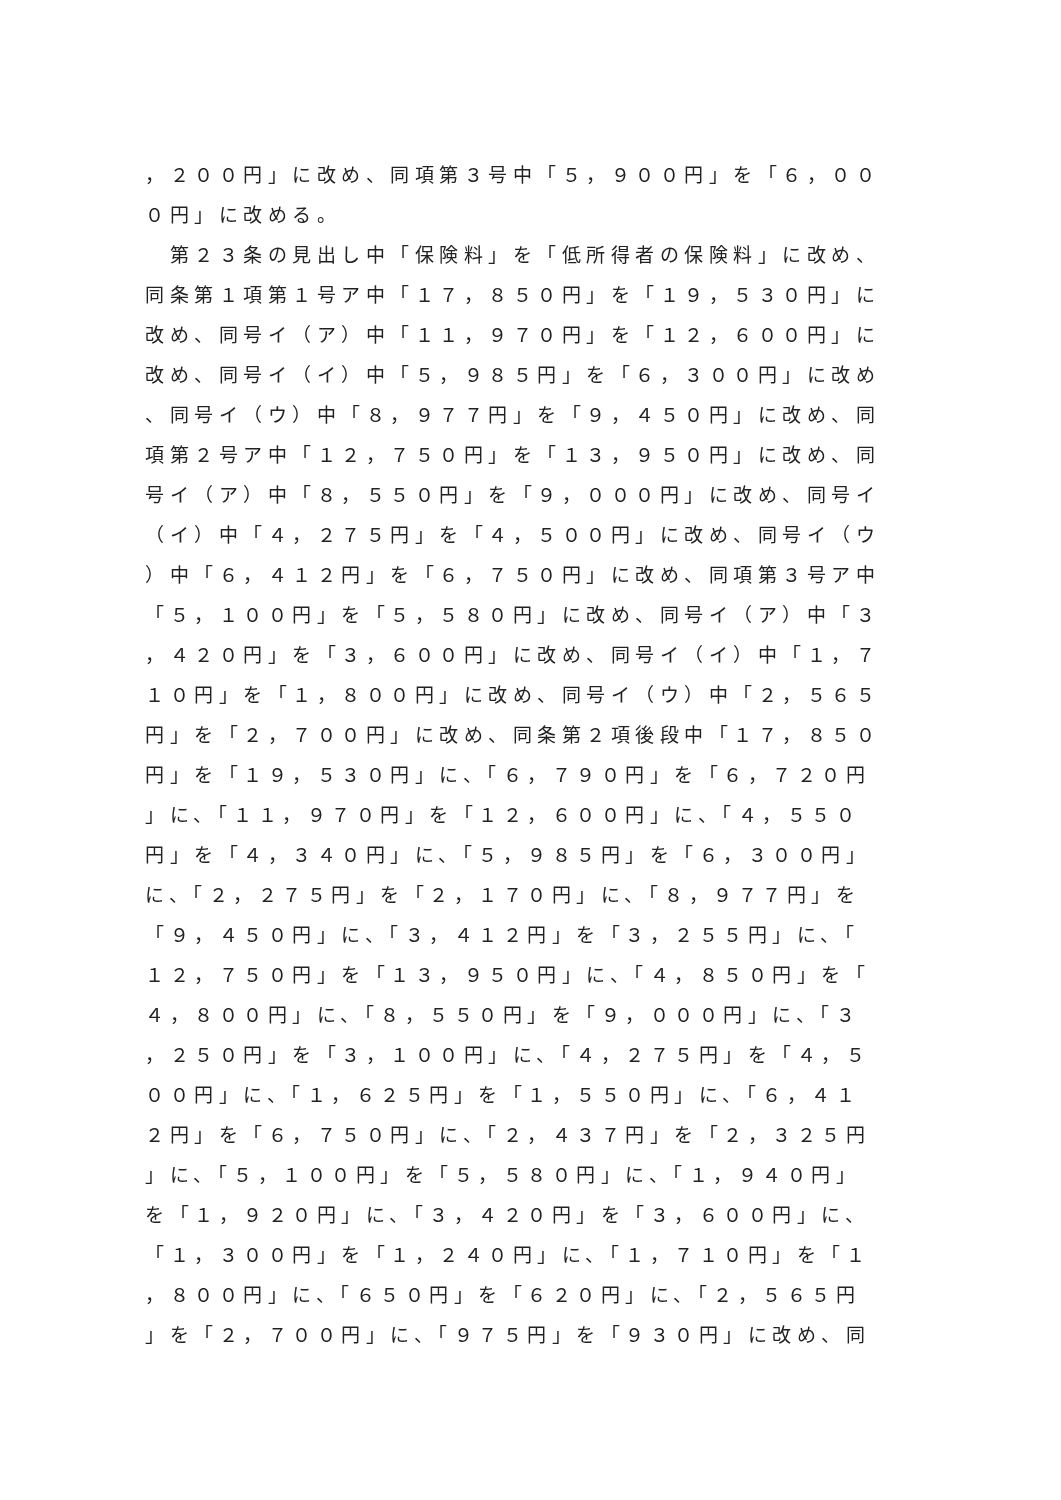，２００円」に改め、同項第３号中「５，９００円」を「６，００
０円」に改める。
　第２３条の見出し中「保険料」を「低所得者の保険料」に改め、
同条第１項第１号ア中「１７，８５０円」を「１９，５３０円」に
改め、同号イ（ア）中「１１，９７０円」を「１２，６００円」に
改め、同号イ（イ）中「５，９８５円」を「６，３００円」に改め
、同号イ（ウ）中「８，９７７円」を「９，４５０円」に改め、同
項第２号ア中「１２，７５０円」を「１３，９５０円」に改め、同
号イ（ア）中「８，５５０円」を「９，０００円」に改め、同号イ
（イ）中「４，２７５円」を「４，５００円」に改め、同号イ（ウ
）中「６，４１２円」を「６，７５０円」に改め、同項第３号ア中
「５，１００円」を「５，５８０円」に改め、同号イ（ア）中「３
，４２０円」を「３，６００円」に改め、同号イ（イ）中「１，７
１０円」を「１，８００円」に改め、同号イ（ウ）中「２，５６５
円」を「２，７００円」に改め、同条第２項後段中「１７，８５０
円」を「１９，５３０円」に、「６，７９０円」を「６，７２０円
」に、「１１，９７０円」を「１２，６００円」に、「４，５５０
円」を「４，３４０円」に、「５，９８５円」を「６，３００円」
に、「２，２７５円」を「２，１７０円」に、「８，９７７円」を
「９，４５０円」に、「３，４１２円」を「３，２５５円」に、「
１２，７５０円」を「１３，９５０円」に、「４，８５０円」を「
４，８００円」に、「８，５５０円」を「９，０００円」に、「３
，２５０円」を「３，１００円」に、「４，２７５円」を「４，５
００円」に、「１，６２５円」を「１，５５０円」に、「６，４１
２円」を「６，７５０円」に、「２，４３７円」を「２，３２５円
」に、「５，１００円」を「５，５８０円」に、「１，９４０円」
を「１，９２０円」に、「３，４２０円」を「３，６００円」に、
「１，３００円」を「１，２４０円」に、「１，７１０円」を「１
，８００円」に、「６５０円」を「６２０円」に、「２，５６５円
」を「２，７００円」に、「９７５円」を「９３０円」に改め、同